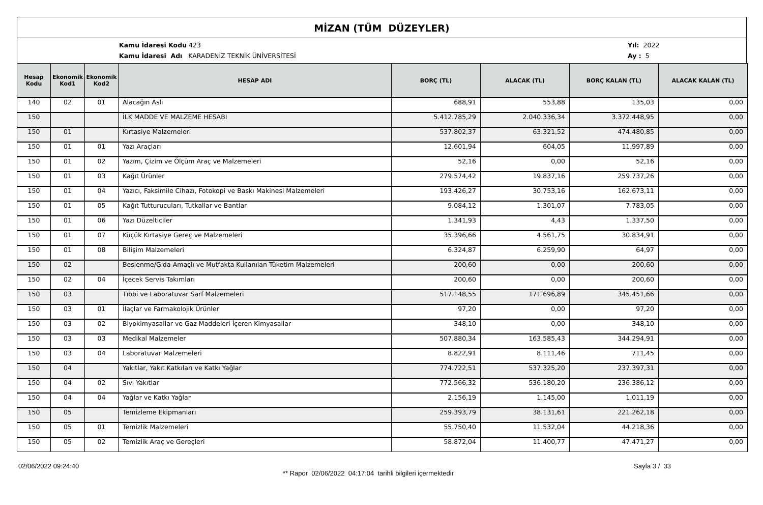MİZAN (TÜM DÜZEYLER)
Kamu İdaresi Kodu 423
Kamu İdaresi Adı KARADENİZ TEKNİK ÜNİVERSİTESİ
Yıl: 2022
Ay : 5
| Hesap Kodu | Ekonomik Kod1 | Ekonomik Kod2 | HESAP ADI | BORÇ (TL) | ALACAK (TL) | BORÇ KALAN (TL) | ALACAK KALAN (TL) |
| --- | --- | --- | --- | --- | --- | --- | --- |
| 140 | 02 | 01 | Alacağın Aslı | 688,91 | 553,88 | 135,03 | 0,00 |
| 150 | | | İLK MADDE VE MALZEME HESABI | 5.412.785,29 | 2.040.336,34 | 3.372.448,95 | 0,00 |
| 150 | 01 | | Kırtasiye Malzemeleri | 537.802,37 | 63.321,52 | 474.480,85 | 0,00 |
| 150 | 01 | 01 | Yazı Araçları | 12.601,94 | 604,05 | 11.997,89 | 0,00 |
| 150 | 01 | 02 | Yazım, Çizim ve Ölçüm Araç ve Malzemeleri | 52,16 | 0,00 | 52,16 | 0,00 |
| 150 | 01 | 03 | Kağıt Ürünler | 279.574,42 | 19.837,16 | 259.737,26 | 0,00 |
| 150 | 01 | 04 | Yazıcı, Faksimile Cihazı, Fotokopi ve Baskı Makinesi Malzemeleri | 193.426,27 | 30.753,16 | 162.673,11 | 0,00 |
| 150 | 01 | 05 | Kağıt Tutturucuları, Tutkallar ve Bantlar | 9.084,12 | 1.301,07 | 7.783,05 | 0,00 |
| 150 | 01 | 06 | Yazı Düzelticiler | 1.341,93 | 4,43 | 1.337,50 | 0,00 |
| 150 | 01 | 07 | Küçük Kırtasiye Gereç ve Malzemeleri | 35.396,66 | 4.561,75 | 30.834,91 | 0,00 |
| 150 | 01 | 08 | Bilişim Malzemeleri | 6.324,87 | 6.259,90 | 64,97 | 0,00 |
| 150 | 02 | | Beslenme/Gıda Amaçlı ve Mutfakta Kullanılan Tüketim Malzemeleri | 200,60 | 0,00 | 200,60 | 0,00 |
| 150 | 02 | 04 | İçecek Servis Takımları | 200,60 | 0,00 | 200,60 | 0,00 |
| 150 | 03 | | Tıbbi ve Laboratuvar Sarf Malzemeleri | 517.148,55 | 171.696,89 | 345.451,66 | 0,00 |
| 150 | 03 | 01 | İlaçlar ve Farmakolojik Ürünler | 97,20 | 0,00 | 97,20 | 0,00 |
| 150 | 03 | 02 | Biyokimyasallar ve Gaz Maddeleri İçeren Kimyasallar | 348,10 | 0,00 | 348,10 | 0,00 |
| 150 | 03 | 03 | Medikal Malzemeler | 507.880,34 | 163.585,43 | 344.294,91 | 0,00 |
| 150 | 03 | 04 | Laboratuvar Malzemeleri | 8.822,91 | 8.111,46 | 711,45 | 0,00 |
| 150 | 04 | | Yakıtlar, Yakıt Katkıları ve Katkı Yağlar | 774.722,51 | 537.325,20 | 237.397,31 | 0,00 |
| 150 | 04 | 02 | Sıvı Yakıtlar | 772.566,32 | 536.180,20 | 236.386,12 | 0,00 |
| 150 | 04 | 04 | Yağlar ve Katkı Yağlar | 2.156,19 | 1.145,00 | 1.011,19 | 0,00 |
| 150 | 05 | | Temizleme Ekipmanları | 259.393,79 | 38.131,61 | 221.262,18 | 0,00 |
| 150 | 05 | 01 | Temizlik Malzemeleri | 55.750,40 | 11.532,04 | 44.218,36 | 0,00 |
| 150 | 05 | 02 | Temizlik Araç ve Gereçleri | 58.872,04 | 11.400,77 | 47.471,27 | 0,00 |
02/06/2022 09:24:40
** Rapor 02/06/2022 04:17:04 tarihli bilgileri içermektedir
Sayfa 3 / 33